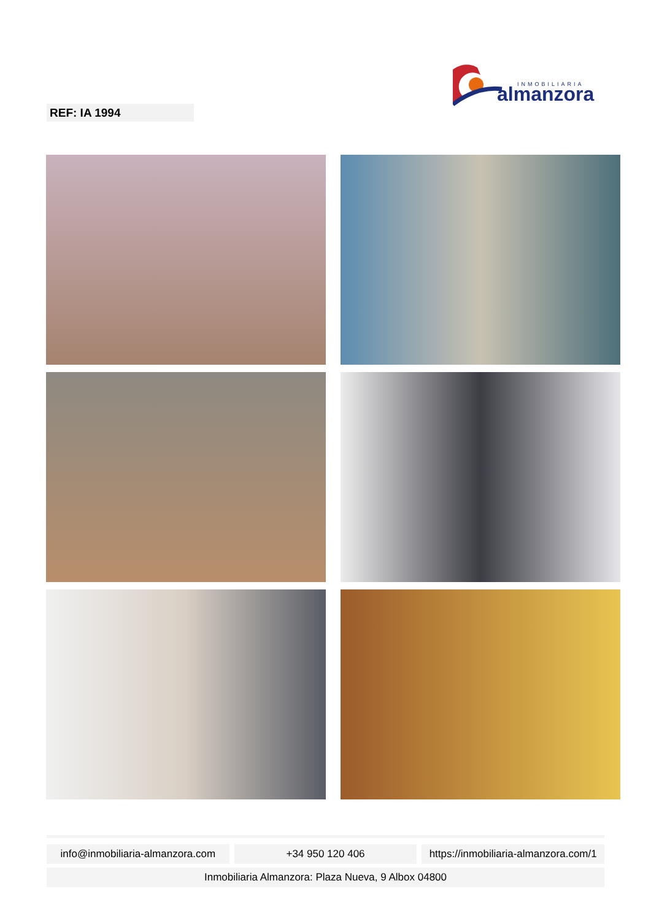INMOBILIARIA
almanzora
REF: IA 1994
info@inmobiliaria-almanzora.com
+34 950 120 406 https://inmobiliaria-almanzora.com/1
Inmobiliaria Almanzora: Plaza Nueva, 9 Albox 04800